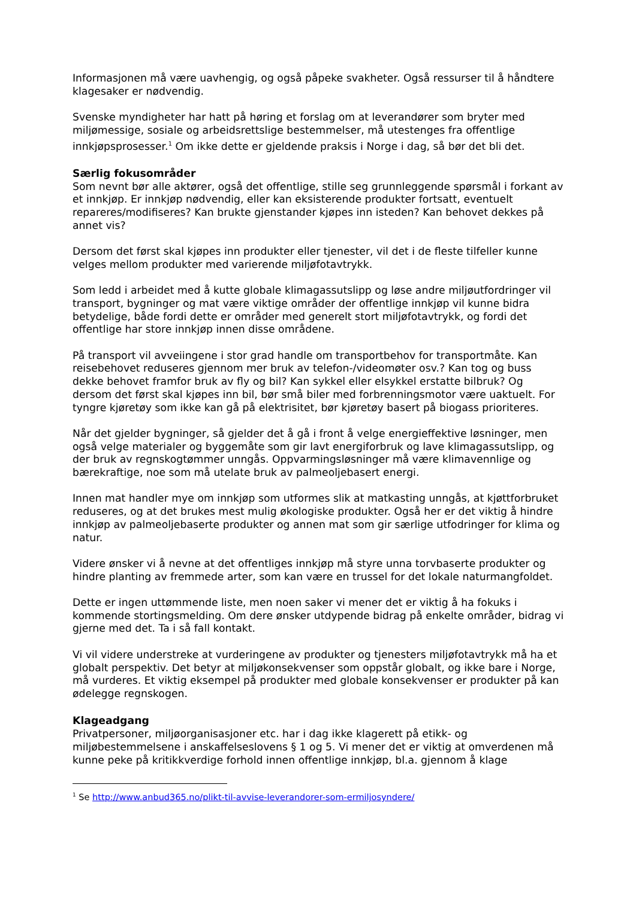Informasjonen må være uavhengig, og også påpeke svakheter. Også ressurser til å håndtere klagesaker er nødvendig.
Svenske myndigheter har hatt på høring et forslag om at leverandører som bryter med miljømessige, sosiale og arbeidsrettslige bestemmelser, må utestenges fra offentlige innkjøpsprosesser.<sup>1</sup> Om ikke dette er gjeldende praksis i Norge i dag, så bør det bli det.
Særlig fokusområder
Som nevnt bør alle aktører, også det offentlige, stille seg grunnleggende spørsmål i forkant av et innkjøp. Er innkjøp nødvendig, eller kan eksisterende produkter fortsatt, eventuelt repareres/modifiseres? Kan brukte gjenstander kjøpes inn isteden? Kan behovet dekkes på annet vis?
Dersom det først skal kjøpes inn produkter eller tjenester, vil det i de fleste tilfeller kunne velges mellom produkter med varierende miljøfotavtrykk.
Som ledd i arbeidet med å kutte globale klimagassutslipp og løse andre miljøutfordringer vil transport, bygninger og mat være viktige områder der offentlige innkjøp vil kunne bidra betydelige, både fordi dette er områder med generelt stort miljøfotavtrykk, og fordi det offentlige har store innkjøp innen disse områdene.
På transport vil avveiingene i stor grad handle om transportbehov for transportmåte. Kan reisebehovet reduseres gjennom mer bruk av telefon-/videomøter osv.? Kan tog og buss dekke behovet framfor bruk av fly og bil? Kan sykkel eller elsykkel erstatte bilbruk? Og dersom det først skal kjøpes inn bil, bør små biler med forbrenningsmotor være uaktuelt. For tyngre kjøretøy som ikke kan gå på elektrisitet, bør kjøretøy basert på biogass prioriteres.
Når det gjelder bygninger, så gjelder det å gå i front å velge energieffektive løsninger, men også velge materialer og byggemåte som gir lavt energiforbruk og lave klimagassutslipp, og der bruk av regnskogtømmer unngås. Oppvarmingsløsninger må være klimavennlige og bærekraftige, noe som må utelate bruk av palmeoljebasert energi.
Innen mat handler mye om innkjøp som utformes slik at matkasting unngås, at kjøttforbruket reduseres, og at det brukes mest mulig økologiske produkter. Også her er det viktig å hindre innkjøp av palmeoljebaserte produkter og annen mat som gir særlige utfodringer for klima og natur.
Videre ønsker vi å nevne at det offentliges innkjøp må styre unna torvbaserte produkter og hindre planting av fremmede arter, som kan være en trussel for det lokale naturmangfoldet.
Dette er ingen uttømmende liste, men noen saker vi mener det er viktig å ha fokuks i kommende stortingsmelding. Om dere ønsker utdypende bidrag på enkelte områder, bidrag vi gjerne med det. Ta i så fall kontakt.
Vi vil videre understreke at vurderingene av produkter og tjenesters miljøfotavtrykk må ha et globalt perspektiv. Det betyr at miljøkonsekvenser som oppstår globalt, og ikke bare i Norge, må vurderes. Et viktig eksempel på produkter med globale konsekvenser er produkter på kan ødelegge regnskogen.
Klageadgang
Privatpersoner, miljøorganisasjoner etc. har i dag ikke klagerett på etikk- og miljøbestemmelsene i anskaffelseslovens § 1 og 5. Vi mener det er viktig at omverdenen må kunne peke på kritikkverdige forhold innen offentlige innkjøp, bl.a. gjennom å klage
<sup>1</sup> Se http://www.anbud365.no/plikt-til-avvise-leverandorer-som-ermiljosyndere/